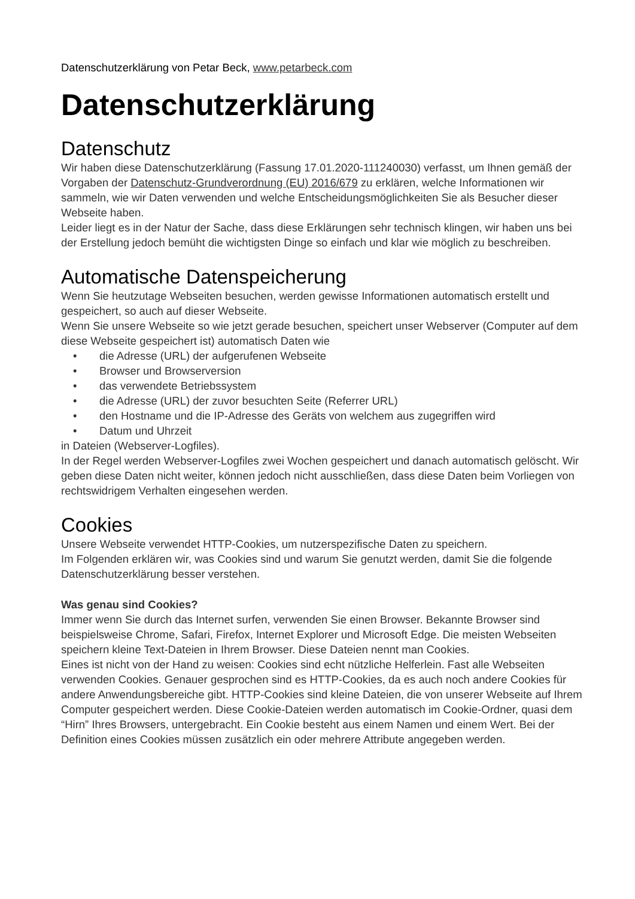Datenschutzerklärung von Petar Beck, www.petarbeck.com
Datenschutzerklärung
Datenschutz
Wir haben diese Datenschutzerklärung (Fassung 17.01.2020-111240030) verfasst, um Ihnen gemäß der Vorgaben der Datenschutz-Grundverordnung (EU) 2016/679 zu erklären, welche Informationen wir sammeln, wie wir Daten verwenden und welche Entscheidungsmöglichkeiten Sie als Besucher dieser Webseite haben.
Leider liegt es in der Natur der Sache, dass diese Erklärungen sehr technisch klingen, wir haben uns bei der Erstellung jedoch bemüht die wichtigsten Dinge so einfach und klar wie möglich zu beschreiben.
Automatische Datenspeicherung
Wenn Sie heutzutage Webseiten besuchen, werden gewisse Informationen automatisch erstellt und gespeichert, so auch auf dieser Webseite.
Wenn Sie unsere Webseite so wie jetzt gerade besuchen, speichert unser Webserver (Computer auf dem diese Webseite gespeichert ist) automatisch Daten wie
• die Adresse (URL) der aufgerufenen Webseite
• Browser und Browserversion
• das verwendete Betriebssystem
• die Adresse (URL) der zuvor besuchten Seite (Referrer URL)
• den Hostname und die IP-Adresse des Geräts von welchem aus zugegriffen wird
• Datum und Uhrzeit
in Dateien (Webserver-Logfiles).
In der Regel werden Webserver-Logfiles zwei Wochen gespeichert und danach automatisch gelöscht. Wir geben diese Daten nicht weiter, können jedoch nicht ausschließen, dass diese Daten beim Vorliegen von rechtswidrigem Verhalten eingesehen werden.
Cookies
Unsere Webseite verwendet HTTP-Cookies, um nutzerspezifische Daten zu speichern.
Im Folgenden erklären wir, was Cookies sind und warum Sie genutzt werden, damit Sie die folgende Datenschutzerklärung besser verstehen.
Was genau sind Cookies?
Immer wenn Sie durch das Internet surfen, verwenden Sie einen Browser. Bekannte Browser sind beispielsweise Chrome, Safari, Firefox, Internet Explorer und Microsoft Edge. Die meisten Webseiten speichern kleine Text-Dateien in Ihrem Browser. Diese Dateien nennt man Cookies.
Eines ist nicht von der Hand zu weisen: Cookies sind echt nützliche Helferlein. Fast alle Webseiten verwenden Cookies. Genauer gesprochen sind es HTTP-Cookies, da es auch noch andere Cookies für andere Anwendungsbereiche gibt. HTTP-Cookies sind kleine Dateien, die von unserer Webseite auf Ihrem Computer gespeichert werden. Diese Cookie-Dateien werden automatisch im Cookie-Ordner, quasi dem “Hirn” Ihres Browsers, untergebracht. Ein Cookie besteht aus einem Namen und einem Wert. Bei der Definition eines Cookies müssen zusätzlich ein oder mehrere Attribute angegeben werden.